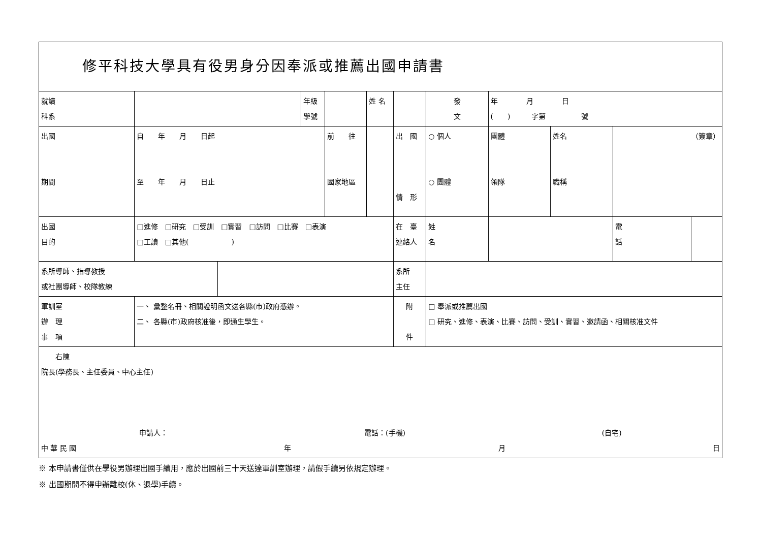| 修平科技大學具有役男身分因奉派或推薦出國申請書 | | | | | | | | | | | | | |
| 就讀 科系 | | | 年級 學號 | | | 姓 名 | | | 發 文 | 年 月 日 ( ) 字第 號 | | | |
| 出國 期間 | 自 年 月 日起 至 年 月 日止 | | | 前 往 國家地區 | | | | 出 國 情 形 | ○ 個人 ○ 團體 | 團體 領隊 | 姓名 職稱 | （簽章） | |
| 出國 目的 | □進修 □研究 □受訓 □實習 □訪問 □比賽 □表演 □工讀 □其他( ) | | | | | | | 在 臺 連絡人 | 姓 名 | | | 電 話 | |
| 系所導師、指導教授 或社團導師、校隊教練 | | | | | | | | 系所 主任 | | | | | |
| 軍訓室 辦 理 事 項 | 一、 彙整名冊、相關證明函文送各縣(市)政府憑辦。 二、 各縣(市)政府核准後，即通生學生。 | | | | | | | 附 件 | □ 奉派或推薦出國 □ 研究、進修、表演、比賽、訪問、受訓、實習、邀請函、相關核准文件 | | | | |
| 右陳 院長(學務長、主任委員、中心主任) 申請人： 電話：(手機) (自宅) 中 華 民 國 年 月 日 | | | | | | | | | | | | | |
※ 本申請書僅供在學役男辦理出國手續用，應於出國前三十天送達軍訓室辦理，請假手續另依規定辦理。
※ 出國期間不得申辦離校(休、退學)手續。